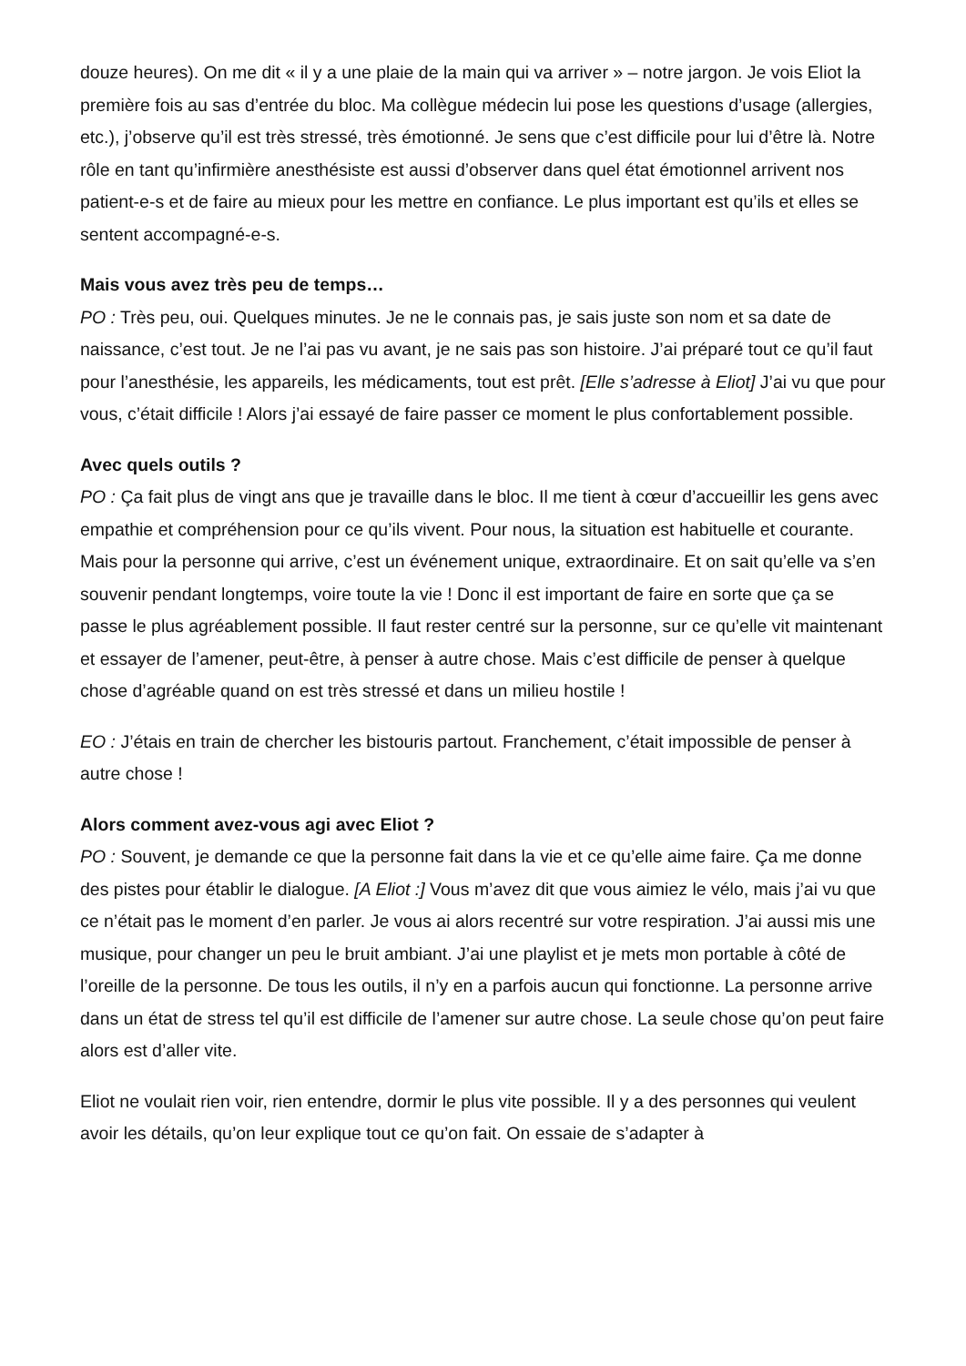douze heures). On me dit « il y a une plaie de la main qui va arriver » – notre jargon. Je vois Eliot la première fois au sas d’entrée du bloc. Ma collègue médecin lui pose les questions d’usage (allergies, etc.), j’observe qu’il est très stressé, très émotionné. Je sens que c’est difficile pour lui d’être là. Notre rôle en tant qu’infirmière anesthésiste est aussi d’observer dans quel état émotionnel arrivent nos patient-e-s et de faire au mieux pour les mettre en confiance. Le plus important est qu’ils et elles se sentent accompagné-e-s.
Mais vous avez très peu de temps…
PO : Très peu, oui. Quelques minutes. Je ne le connais pas, je sais juste son nom et sa date de naissance, c’est tout. Je ne l’ai pas vu avant, je ne sais pas son histoire. J’ai préparé tout ce qu’il faut pour l’anesthésie, les appareils, les médicaments, tout est prêt. [Elle s’adresse à Eliot] J’ai vu que pour vous, c’était difficile ! Alors j’ai essayé de faire passer ce moment le plus confortablement possible.
Avec quels outils ?
PO : Ça fait plus de vingt ans que je travaille dans le bloc. Il me tient à cœur d’accueillir les gens avec empathie et compréhension pour ce qu’ils vivent. Pour nous, la situation est habituelle et courante. Mais pour la personne qui arrive, c’est un événement unique, extraordinaire. Et on sait qu’elle va s’en souvenir pendant longtemps, voire toute la vie ! Donc il est important de faire en sorte que ça se passe le plus agréablement possible. Il faut rester centré sur la personne, sur ce qu’elle vit maintenant et essayer de l’amener, peut-être, à penser à autre chose. Mais c’est difficile de penser à quelque chose d’agréable quand on est très stressé et dans un milieu hostile !
EO : J’étais en train de chercher les bistouris partout. Franchement, c’était impossible de penser à autre chose !
Alors comment avez-vous agi avec Eliot ?
PO : Souvent, je demande ce que la personne fait dans la vie et ce qu’elle aime faire. Ça me donne des pistes pour établir le dialogue. [A Eliot :] Vous m’avez dit que vous aimiez le vélo, mais j’ai vu que ce n’était pas le moment d’en parler. Je vous ai alors recentré sur votre respiration. J’ai aussi mis une musique, pour changer un peu le bruit ambiant. J’ai une playlist et je mets mon portable à côté de l’oreille de la personne. De tous les outils, il n’y en a parfois aucun qui fonctionne. La personne arrive dans un état de stress tel qu’il est difficile de l’amener sur autre chose. La seule chose qu’on peut faire alors est d’aller vite.
Eliot ne voulait rien voir, rien entendre, dormir le plus vite possible. Il y a des personnes qui veulent avoir les détails, qu’on leur explique tout ce qu’on fait. On essaie de s’adapter à